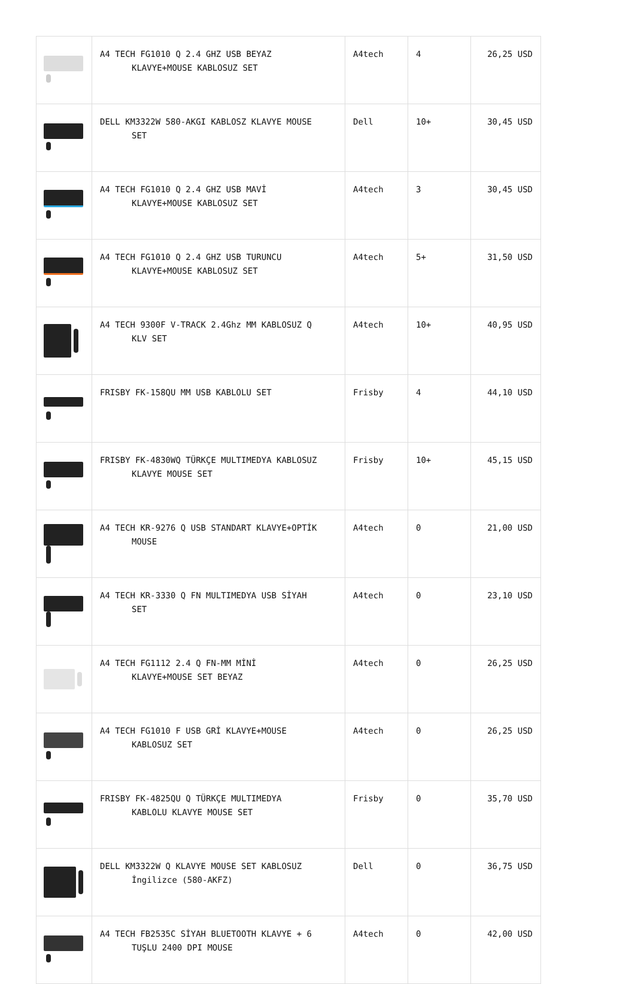| | A4 TECH FG1010 Q 2.4 GHZ USB BEYAZ KLAVYE+MOUSE KABLOSUZ SET | A4tech | 4 | 26,25 USD |
| | DELL KM3322W 580-AKGI KABLOSZ KLAVYE MOUSE SET | Dell | 10+ | 30,45 USD |
| | A4 TECH FG1010 Q 2.4 GHZ USB MAVİ KLAVYE+MOUSE KABLOSUZ SET | A4tech | 3 | 30,45 USD |
| | A4 TECH FG1010 Q 2.4 GHZ USB TURUNCU KLAVYE+MOUSE KABLOSUZ SET | A4tech | 5+ | 31,50 USD |
| | A4 TECH 9300F V-TRACK 2.4Ghz MM KABLOSUZ Q KLV SET | A4tech | 10+ | 40,95 USD |
| | FRISBY FK-158QU MM USB KABLOLU SET | Frisby | 4 | 44,10 USD |
| | FRISBY FK-4830WQ TÜRKÇE MULTIMEDYA KABLOSUZ KLAVYE MOUSE SET | Frisby | 10+ | 45,15 USD |
| | A4 TECH KR-9276 Q USB STANDART KLAVYE+OPTİK MOUSE | A4tech | 0 | 21,00 USD |
| | A4 TECH KR-3330 Q FN MULTIMEDYA USB SİYAH SET | A4tech | 0 | 23,10 USD |
| | A4 TECH FG1112 2.4 Q FN-MM MİNİ KLAVYE+MOUSE SET BEYAZ | A4tech | 0 | 26,25 USD |
| | A4 TECH FG1010 F USB GRİ KLAVYE+MOUSE KABLOSUZ SET | A4tech | 0 | 26,25 USD |
| | FRISBY FK-4825QU Q TÜRKÇE MULTIMEDYA KABLOLU KLAVYE MOUSE SET | Frisby | 0 | 35,70 USD |
| | DELL KM3322W Q KLAVYE MOUSE SET KABLOSUZ İngilizce (580-AKFZ) | Dell | 0 | 36,75 USD |
| | A4 TECH FB2535C SİYAH BLUETOOTH KLAVYE + 6 TUŞLU 2400 DPI MOUSE | A4tech | 0 | 42,00 USD |